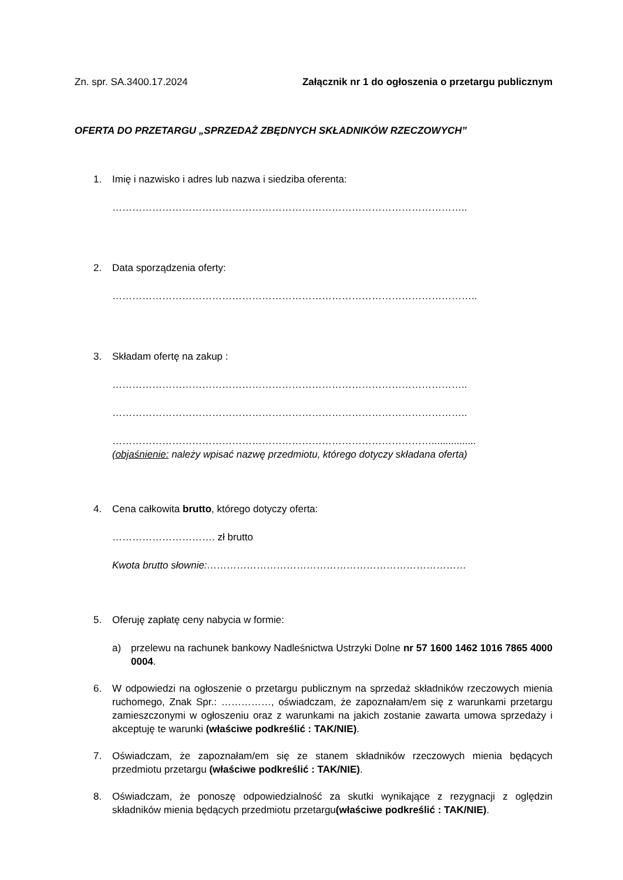Zn. spr. SA.3400.17.2024 Załącznik nr 1 do ogłoszenia o przetargu publicznym
OFERTA DO PRZETARGU „SPRZEDAŻ ZBĘDNYCH SKŁADNIKÓW RZECZOWYCH”
1. Imię i nazwisko i adres lub nazwa i siedziba oferenta:
……………………………………………………………………………………………..
2. Data sporządzenia oferty:
………………………………………………………………………………………………..
3. Składam ofertę na zakup :
……………………………………………………………………………………………..
……………………………………………………………………………………………..
……………………………………………………………………………………................
(objaśnienie: należy wpisać nazwę przedmiotu, którego dotyczy składana oferta)
4. Cena całkowita brutto, którego dotyczy oferta:
…………………………. zł brutto
Kwota brutto słownie:……………………………………………………………………
5. Oferuję zapłatę ceny nabycia w formie:
a) przelewu na rachunek bankowy Nadleśnictwa Ustrzyki Dolne nr 57 1600 1462 1016 7865 4000 0004.
6. W odpowiedzi na ogłoszenie o przetargu publicznym na sprzedaż składników rzeczowych mienia ruchomego, Znak Spr.: ……………, oświadczam, że zapoznałam/em się z warunkami przetargu zamieszczonymi w ogłoszeniu oraz z warunkami na jakich zostanie zawarta umowa sprzedaży i akceptuję te warunki (właściwe podkreślić : TAK/NIE).
7. Oświadczam, że zapoznałam/em się ze stanem składników rzeczowych mienia będących przedmiotu przetargu (właściwe podkreślić : TAK/NIE).
8. Oświadczam, że ponoszę odpowiedzialność za skutki wynikające z rezygnacji z oględzin składników mienia będących przedmiotu przetargu(właściwe podkreślić : TAK/NIE).